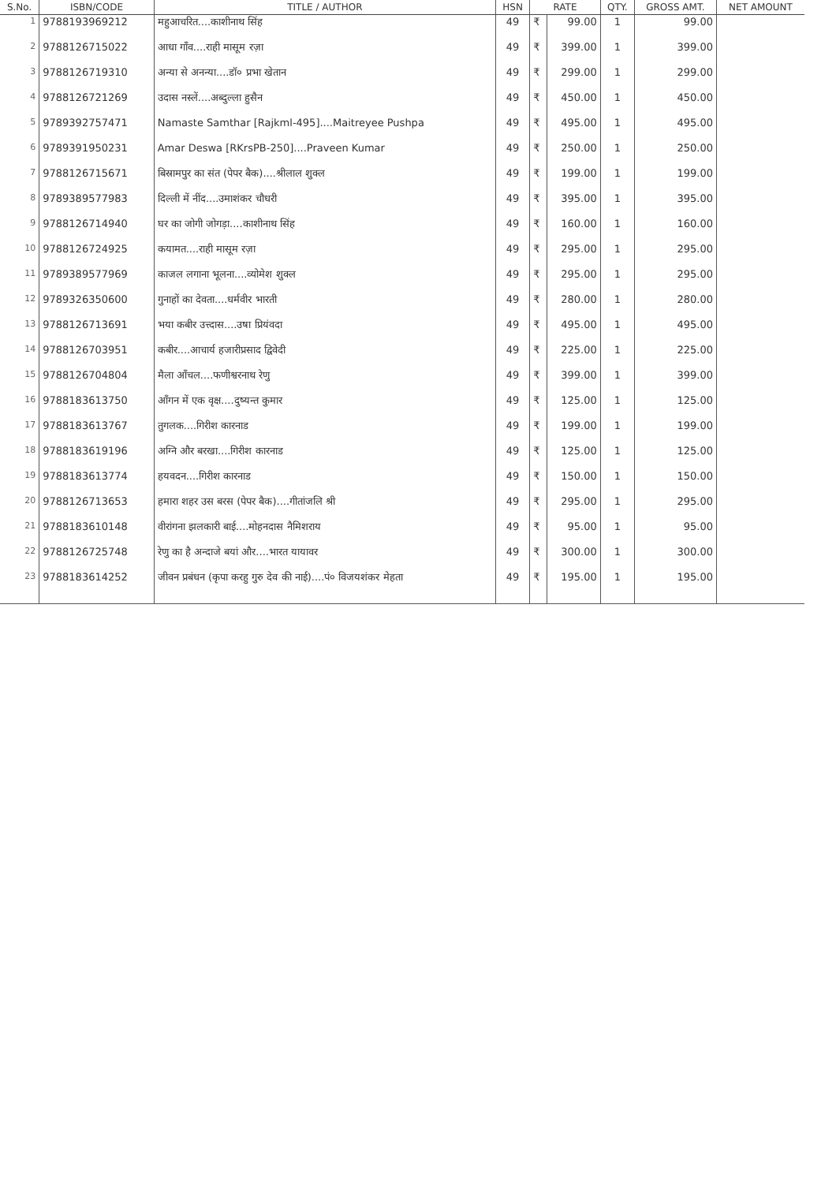| S.No. | ISBN/CODE | TITLE / AUTHOR | HSN | RATE | | QTY. | GROSS AMT. | NET AMOUNT |
| --- | --- | --- | --- | --- | --- | --- | --- | --- |
| 1 | 9788193969212 | महुआचरित....काशीनाथ सिंह | 49 | ₹ | 99.00 | 1 | 99.00 | |
| 2 | 9788126715022 | आधा गाँव....राही मासूम रज़ा | 49 | ₹ | 399.00 | 1 | 399.00 | |
| 3 | 9788126719310 | अन्या से अनन्या....डॉ० प्रभा खेतान | 49 | ₹ | 299.00 | 1 | 299.00 | |
| 4 | 9788126721269 | उदास नस्लें....अब्दुल्ला हुसैन | 49 | ₹ | 450.00 | 1 | 450.00 | |
| 5 | 9789392757471 | Namaste Samthar [Rajkml-495]....Maitreyee Pushpa | 49 | ₹ | 495.00 | 1 | 495.00 | |
| 6 | 9789391950231 | Amar Deswa [RKrsPB-250]....Praveen Kumar | 49 | ₹ | 250.00 | 1 | 250.00 | |
| 7 | 9788126715671 | बिस्रामपुर का संत (पेपर बैक)....श्रीलाल शुक्ल | 49 | ₹ | 199.00 | 1 | 199.00 | |
| 8 | 9789389577983 | दिल्ली में नींद....उमाशंकर चौधरी | 49 | ₹ | 395.00 | 1 | 395.00 | |
| 9 | 9788126714940 | घर का जोगी जोगड़ा....काशीनाथ सिंह | 49 | ₹ | 160.00 | 1 | 160.00 | |
| 10 | 9788126724925 | कयामत....राही मासूम रज़ा | 49 | ₹ | 295.00 | 1 | 295.00 | |
| 11 | 9789389577969 | काजल लगाना भूलना....व्योमेश शुक्ल | 49 | ₹ | 295.00 | 1 | 295.00 | |
| 12 | 9789326350600 | गुनाहों का देवता....धर्मवीर भारती | 49 | ₹ | 280.00 | 1 | 280.00 | |
| 13 | 9788126713691 | भया कबीर उत्त्दास....उषा प्रियंवदा | 49 | ₹ | 495.00 | 1 | 495.00 | |
| 14 | 9788126703951 | कबीर....आचार्य हजारीप्रसाद द्विवेदी | 49 | ₹ | 225.00 | 1 | 225.00 | |
| 15 | 9788126704804 | मैला आँचल....फणीश्वरनाथ रेणु | 49 | ₹ | 399.00 | 1 | 399.00 | |
| 16 | 9788183613750 | आँगन में एक वृक्ष....दुष्यन्त कुमार | 49 | ₹ | 125.00 | 1 | 125.00 | |
| 17 | 9788183613767 | तुगलक....गिरीश कारनाड | 49 | ₹ | 199.00 | 1 | 199.00 | |
| 18 | 9788183619196 | अग्नि और बरखा....गिरीश कारनाड | 49 | ₹ | 125.00 | 1 | 125.00 | |
| 19 | 9788183613774 | हयवदन....गिरीश कारनाड | 49 | ₹ | 150.00 | 1 | 150.00 | |
| 20 | 9788126713653 | हमारा शहर उस बरस (पेपर बैक)....गीतांजलि श्री | 49 | ₹ | 295.00 | 1 | 295.00 | |
| 21 | 9788183610148 | वीरांगना झलकारी बाई....मोहनदास नैमिशराय | 49 | ₹ | 95.00 | 1 | 95.00 | |
| 22 | 9788126725748 | रेणु का है अन्दाजे बयां और....भारत यायावर | 49 | ₹ | 300.00 | 1 | 300.00 | |
| 23 | 9788183614252 | जीवन प्रबंधन (कृपा करहु गुरु देव की नाई)....पं० विजयशंकर मेहता | 49 | ₹ | 195.00 | 1 | 195.00 | |